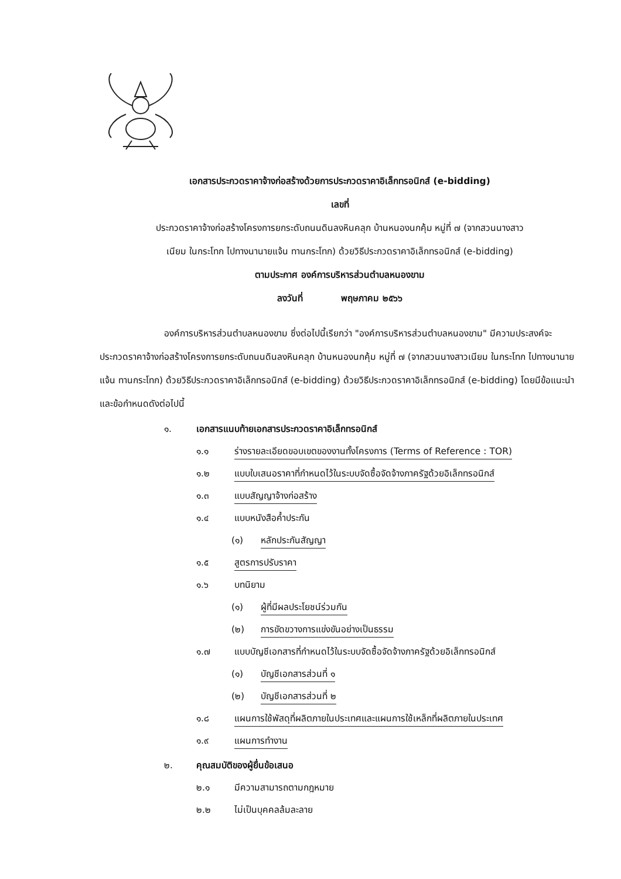เอกสารประกวดราคาจ้างก่อสร้างด้วยการประกวดราคาอิเล็กทรอนิกส์ (e-bidding)
เลขที่
ประกวดราคาจ้างก่อสร้างโครงการยกระดับถนนดินลงหินคลุก บ้านหนองนกคุ้ม หมู่ที่ ๗ (จากสวนนางสาว
เนียม ในกระโทก ไปทางนานายแจ้น ทานกระโทก) ด้วยวิธีประกวดราคาอิเล็กทรอนิกส์ (e-bidding)
ตามประกาศ องค์การบริหารส่วนตำบลหนองขาม
ลงวันที่ พฤษภาคม ๒๕๖๖
องค์การบริหารส่วนตำบลหนองขาม ซึ่งต่อไปนี้เรียกว่า "องค์การบริหารส่วนตำบลหนองขาม" มีความประสงค์จะ ประกวดราคาจ้างก่อสร้างโครงการยกระดับถนนดินลงหินคลุก บ้านหนองนกคุ้ม หมู่ที่ ๗ (จากสวนนางสาวเนียม ในกระโทก ไปทางนานายแจ้น ทานกระโทก) ด้วยวิธีประกวดราคาอิเล็กทรอนิกส์ (e-bidding) ด้วยวิธีประกวดราคาอิเล็กทรอนิกส์ (e-bidding) โดยมีข้อแนะนำและข้อกำหนดดังต่อไปนี้
๑. เอกสารแนบท้ายเอกสารประกวดราคาอิเล็กทรอนิกส์
๑.๑ ร่างรายละเอียดขอบเขตของงานทั้งโครงการ (Terms of Reference : TOR)
๑.๒ แบบใบเสนอราคาที่กำหนดไว้ในระบบจัดซื้อจัดจ้างภาครัฐด้วยอิเล็กทรอนิกส์
๑.๓ แบบสัญญาจ้างก่อสร้าง
๑.๔ แบบหนังสือค้ำประกัน
(๑) หลักประกันสัญญา
๑.๕ สูตรการปรับราคา
๑.๖ บทนิยาม
(๑) ผู้ที่มีผลประโยชน์ร่วมกัน
(๒) การขัดขวางการแข่งขันอย่างเป็นธรรม
๑.๗ แบบบัญชีเอกสารที่กำหนดไว้ในระบบจัดซื้อจัดจ้างภาครัฐด้วยอิเล็กทรอนิกส์
(๑) บัญชีเอกสารส่วนที่ ๑
(๒) บัญชีเอกสารส่วนที่ ๒
๑.๘ แผนการใช้พัสดุที่ผลิตภายในประเทศและแผนการใช้เหล็กที่ผลิตภายในประเทศ
๑.๙ แผนการทำงาน
๒. คุณสมบัติของผู้ยื่นข้อเสนอ
๒.๑ มีความสามารถตามกฎหมาย
๒.๒ ไม่เป็นบุคคลล้มละลาย